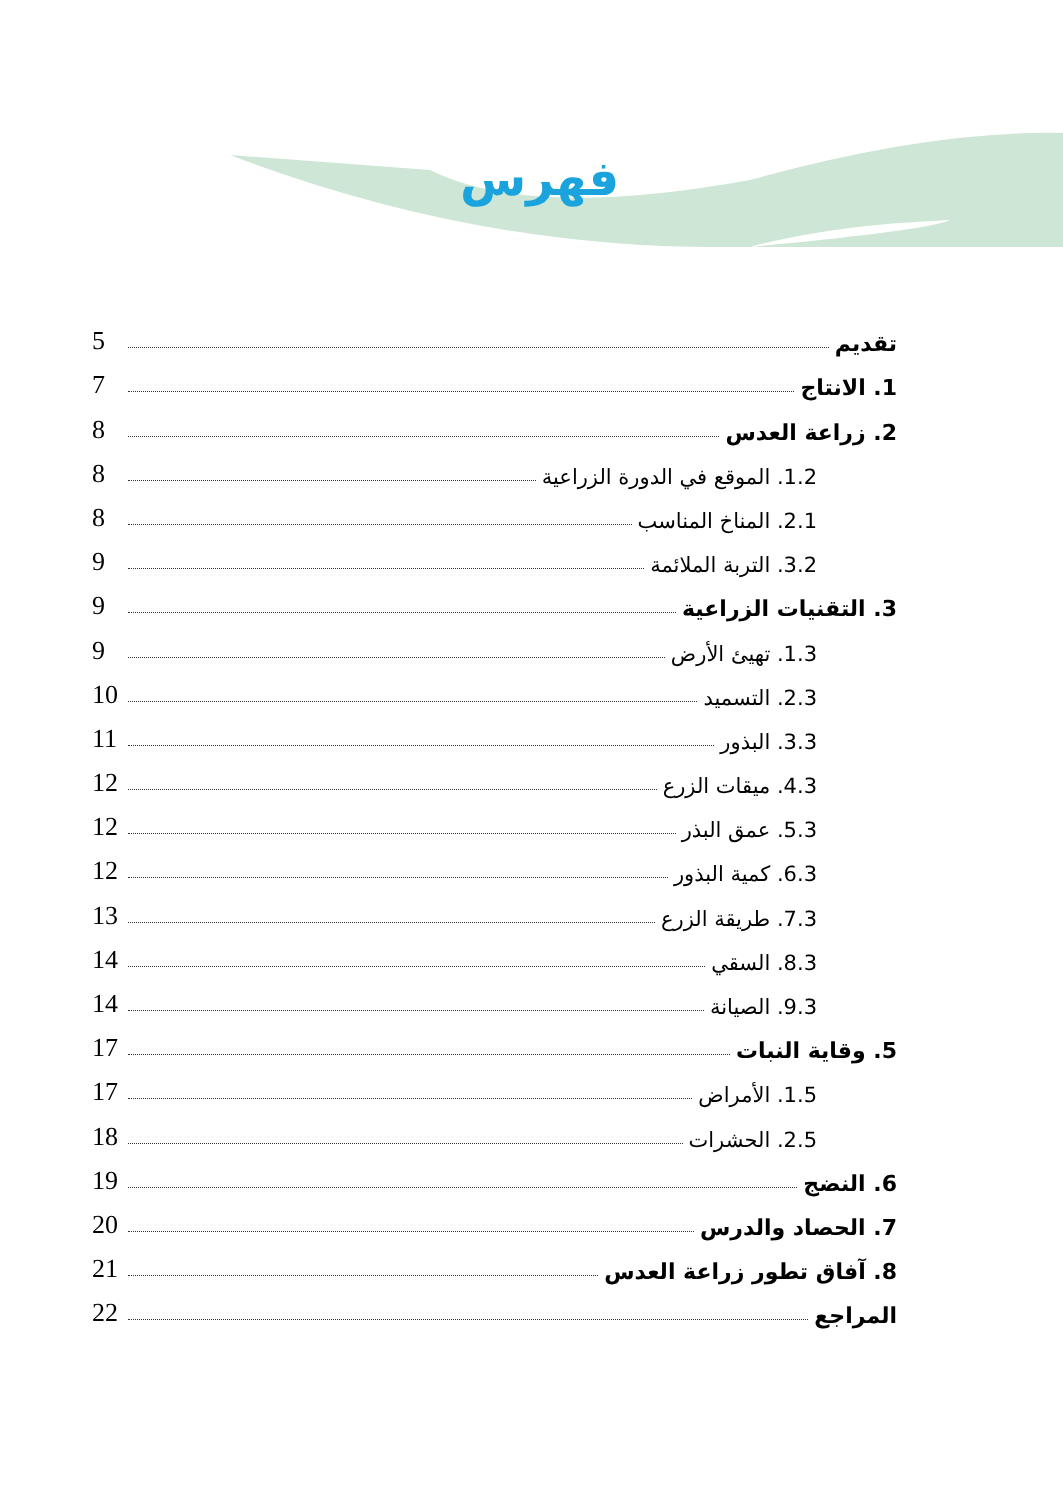فهرس
تقديم 5
1. الانتاج 7
2. زراعة العدس 8
1.2. الموقع في الدورة الزراعية 8
2.1. المناخ المناسب 8
3.2. التربة الملائمة 9
3. التقنيات الزراعية 9
1.3. تهيئ الأرض 9
2.3. التسميد 10
3.3. البذور 11
4.3. ميقات الزرع 12
5.3. عمق البذر 12
6.3. كمية البذور 12
7.3. طريقة الزرع 13
8.3. السقي 14
9.3. الصيانة 14
5. وقاية النبات 17
1.5. الأمراض 17
2.5. الحشرات 18
6. النضج 19
7. الحصاد والدرس 20
8. آفاق تطور زراعة العدس 21
المراجع 22